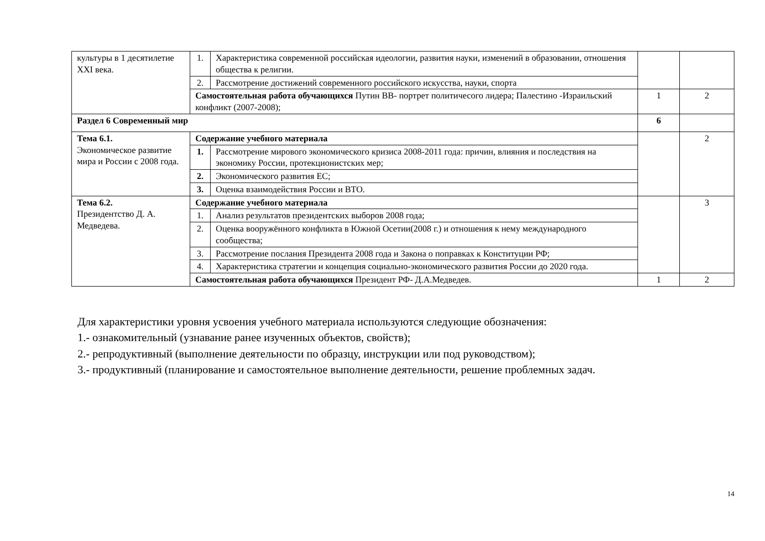| культуры в 1 десятилетие XXI века. | 1. | Характеристика современной российская идеологии, развития науки, изменений в образовании, отношения общества к религии. | | |
| | 2. | Рассмотрение достижений современного российского искусства, науки, спорта | | |
| | Самостоятельная работа обучающихся Путин ВВ- портрет политичесого лидера; Палестино -Израильский конфликт (2007-2008); | | 1 | 2 |
| Раздел 6 Современный мир | | | 6 | |
| Тема 6.1. Экономическое развитие мира и России с 2008 года. | Содержание учебного материала | | | 2 |
| | 1. | Рассмотрение мирового экономического кризиса 2008-2011 года: причин, влияния и последствия на экономику России, протекционистских мер; | | |
| | 2. | Экономического развития ЕС; | | |
| | 3. | Оценка взаимодействия России и ВТО. | | |
| Тема 6.2. Президентство Д. А. Медведева. | Содержание учебного материала | | | 3 |
| | 1. | Анализ результатов президентских выборов 2008 года; | | |
| | 2. | Оценка вооружённого конфликта в Южной Осетии(2008 г.) и отношения к нему международного сообщества; | | |
| | 3. | Рассмотрение послания Президента 2008 года и Закона о поправках к Конституции РФ; | | |
| | 4. | Характеристика стратегии и концепция социально-экономического развития России до 2020 года. | | |
| | Самостоятельная работа обучающихся Президент РФ- Д.А.Медведев. | | 1 | 2 |
Для характеристики уровня усвоения учебного материала используются следующие обозначения:
1.- ознакомительный (узнавание ранее изученных объектов, свойств);
2.- репродуктивный (выполнение деятельности по образцу, инструкции или под руководством);
3.- продуктивный (планирование и самостоятельное выполнение деятельности, решение проблемных задач.
14